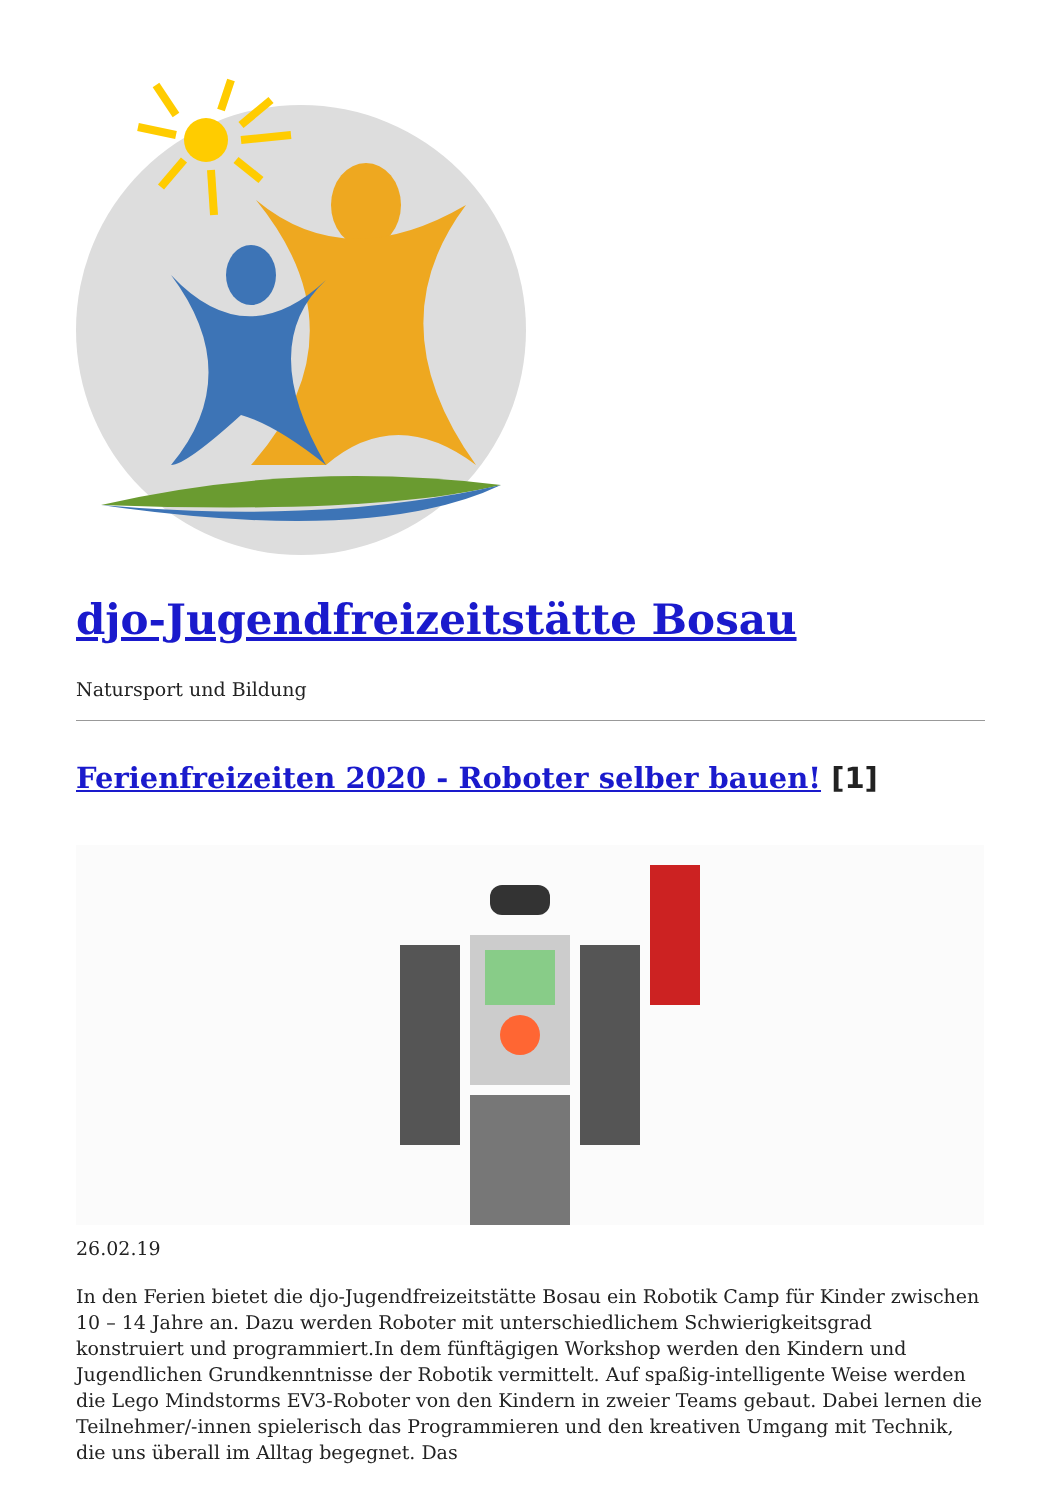djo-Jugendfreizeitstätte Bosau
Natursport und Bildung
Ferienfreizeiten 2020 - Roboter selber bauen! [1]
26.02.19
In den Ferien bietet die djo-Jugendfreizeitstätte Bosau ein Robotik Camp für Kinder zwischen 10 – 14 Jahre an. Dazu werden Roboter mit unterschiedlichem Schwierigkeitsgrad konstruiert und programmiert.In dem fünftägigen Workshop werden den Kindern und Jugendlichen Grundkenntnisse der Robotik vermittelt. Auf spaßig-intelligente Weise werden die Lego Mindstorms EV3-Roboter von den Kindern in zweier Teams gebaut. Dabei lernen die Teilnehmer/-innen spielerisch das Programmieren und den kreativen Umgang mit Technik, die uns überall im Alltag begegnet. Das